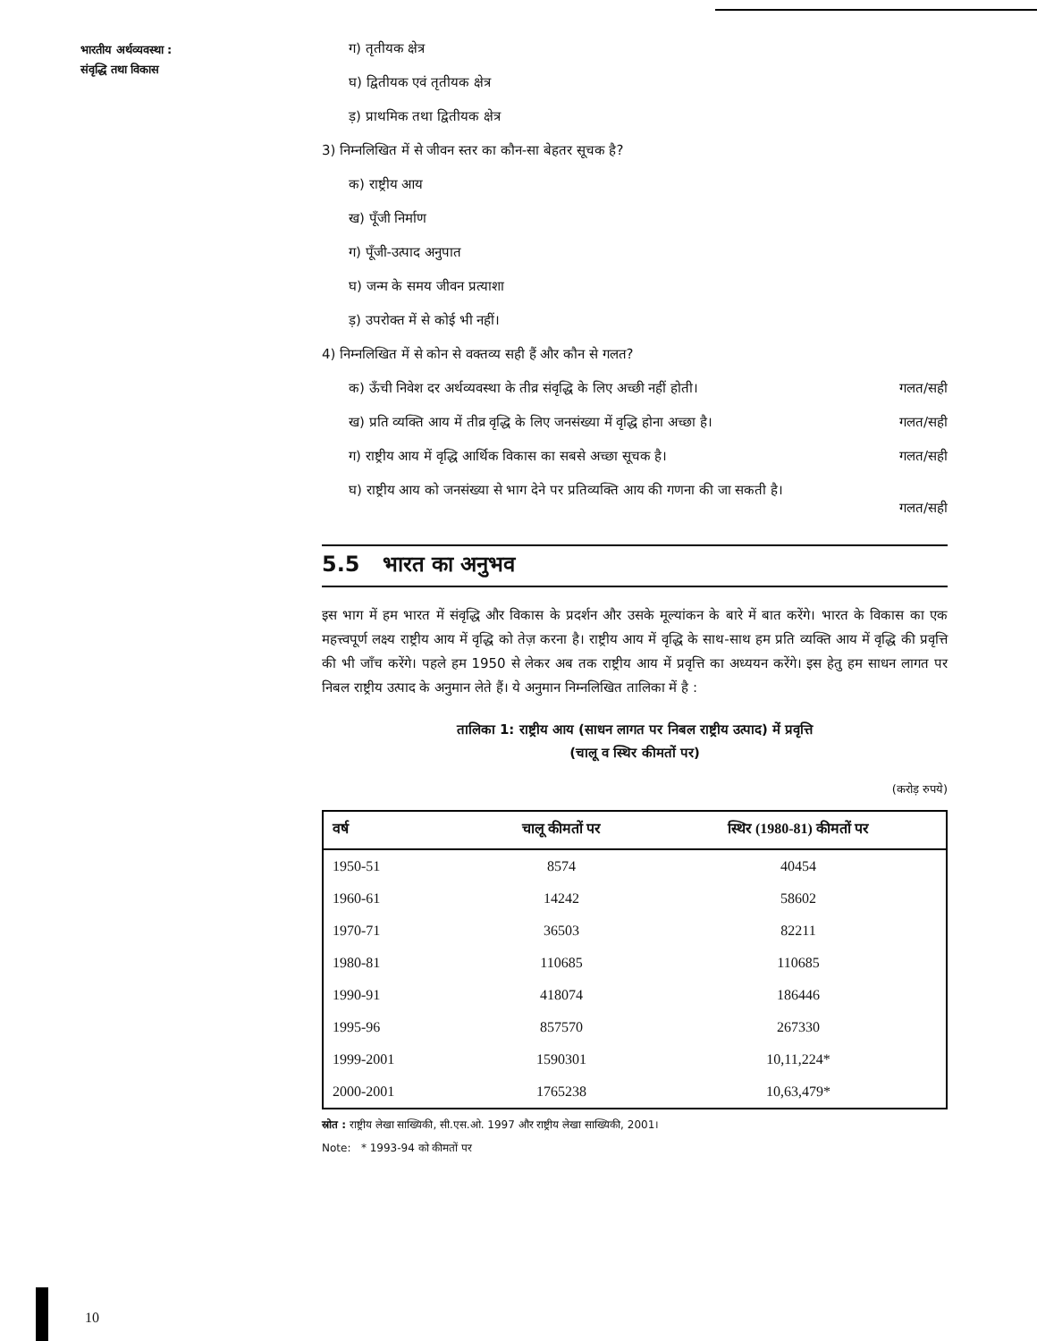भारतीय अर्थव्यवस्था :
संवृद्धि तथा विकास
ग) तृतीयक क्षेत्र
घ) द्वितीयक एवं तृतीयक क्षेत्र
ड़) प्राथमिक तथा द्वितीयक क्षेत्र
3) निम्नलिखित में से जीवन स्तर का कौन-सा बेहतर सूचक है?
क) राष्ट्रीय आय
ख) पूँजी निर्माण
ग) पूँजी-उत्पाद अनुपात
घ) जन्म के समय जीवन प्रत्याशा
ड़) उपरोक्त में से कोई भी नहीं।
4) निम्नलिखित में से कोन से वक्तव्य सही हैं और कौन से गलत?
क) ऊँची निवेश दर अर्थव्यवस्था के तीव्र संवृद्धि के लिए अच्छी नहीं होती। गलत/सही
ख) प्रति व्यक्ति आय में तीव्र वृद्धि के लिए जनसंख्या में वृद्धि होना अच्छा है। गलत/सही
ग) राष्ट्रीय आय में वृद्धि आर्थिक विकास का सबसे अच्छा सूचक है। गलत/सही
घ) राष्ट्रीय आय को जनसंख्या से भाग देने पर प्रतिव्यक्ति आय की गणना की जा सकती है।
गलत/सही
5.5 भारत का अनुभव
इस भाग में हम भारत में संवृद्धि और विकास के प्रदर्शन और उसके मूल्यांकन के बारे में बात करेंगे। भारत के विकास का एक महत्त्वपूर्ण लक्ष्य राष्ट्रीय आय में वृद्धि को तेज़ करना है। राष्ट्रीय आय में वृद्धि के साथ-साथ हम प्रति व्यक्ति आय में वृद्धि की प्रवृत्ति की भी जाँच करेंगे। पहले हम 1950 से लेकर अब तक राष्ट्रीय आय में प्रवृत्ति का अध्ययन करेंगे। इस हेतु हम साधन लागत पर निबल राष्ट्रीय उत्पाद के अनुमान लेते हैं। ये अनुमान निम्नलिखित तालिका में है :
तालिका 1: राष्ट्रीय आय (साधन लागत पर निबल राष्ट्रीय उत्पाद) में प्रवृत्ति
(चालू व स्थिर कीमतों पर)
(करोड़ रुपये)
| वर्ष | चालू कीमतों पर | स्थिर (1980-81) कीमतों पर |
| --- | --- | --- |
| 1950-51 | 8574 | 40454 |
| 1960-61 | 14242 | 58602 |
| 1970-71 | 36503 | 82211 |
| 1980-81 | 110685 | 110685 |
| 1990-91 | 418074 | 186446 |
| 1995-96 | 857570 | 267330 |
| 1999-2001 | 1590301 | 10,11,224* |
| 2000-2001 | 1765238 | 10,63,479* |
स्रोत : राष्ट्रीय लेखा साख्यिकी, सी.एस.ओ. 1997 और राष्ट्रीय लेखा साख्यिकी, 2001।
Note: * 1993-94 को कीमतों पर
10